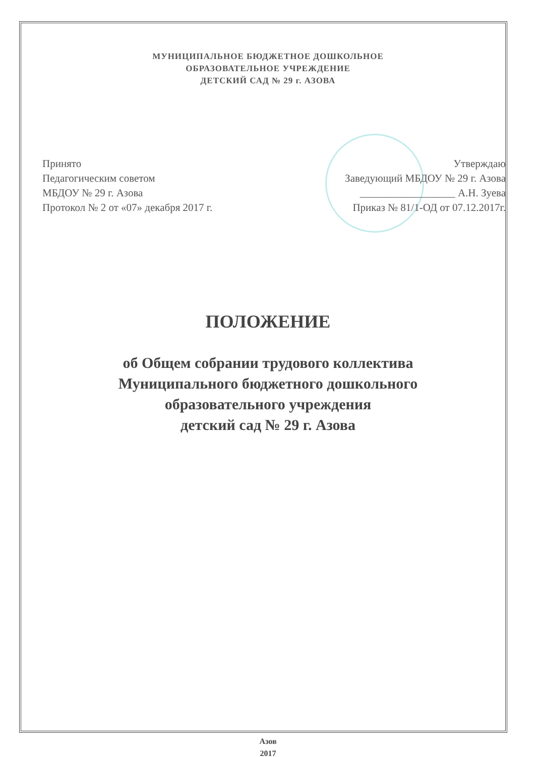МУНИЦИПАЛЬНОЕ БЮДЖЕТНОЕ ДОШКОЛЬНОЕ
ОБРАЗОВАТЕЛЬНОЕ УЧРЕЖДЕНИЕ
ДЕТСКИЙ САД № 29 г. АЗОВА
Принято
Педагогическим советом
МБДОУ № 29 г. Азова
Протокол № 2 от «07» декабря 2017 г.
Утверждаю
Заведующий МБДОУ № 29 г. Азова
__________________ А.Н. Зуева
Приказ № 81/1-ОД от 07.12.2017г.
ПОЛОЖЕНИЕ
об Общем собрании трудового коллектива
Муниципального бюджетного дошкольного
образовательного учреждения
детский сад № 29 г. Азова
Азов
2017